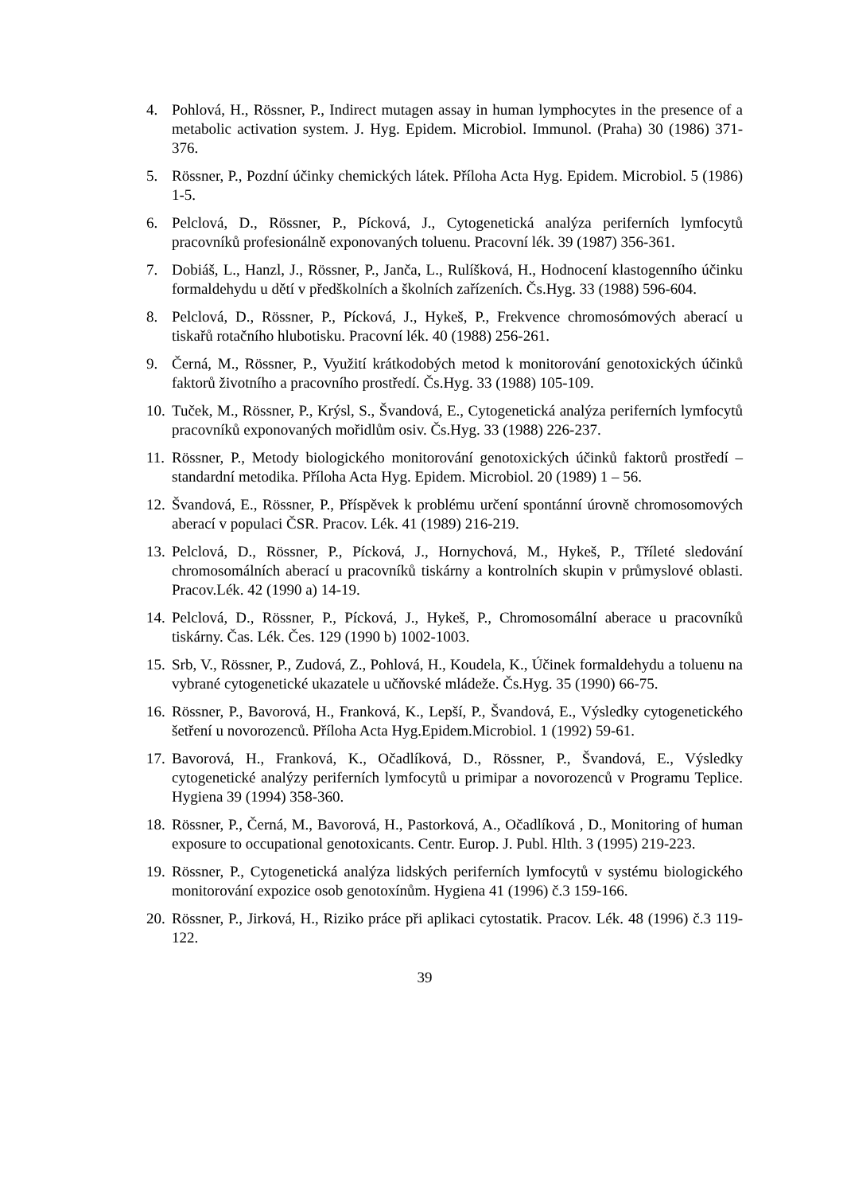4. Pohlová, H., Rössner, P., Indirect mutagen assay in human lymphocytes in the presence of a metabolic activation system. J. Hyg. Epidem. Microbiol. Immunol. (Praha) 30 (1986) 371-376.
5. Rössner, P., Pozdní účinky chemických látek. Příloha Acta Hyg. Epidem. Microbiol. 5 (1986) 1-5.
6. Pelclová, D., Rössner, P., Pícková, J., Cytogenetická analýza periferních lymfocytů pracovníků profesionálně exponovaných toluenu. Pracovní lék. 39 (1987) 356-361.
7. Dobiáš, L., Hanzl, J., Rössner, P., Janča, L., Rulíšková, H., Hodnocení klastogenního účinku formaldehydu u dětí v předškolních a školních zařízeních. Čs.Hyg. 33 (1988) 596-604.
8. Pelclová, D., Rössner, P., Pícková, J., Hykeš, P., Frekvence chromosómových aberací u tiskařů rotačního hlubotisku. Pracovní lék. 40 (1988) 256-261.
9. Černá, M., Rössner, P., Využití krátkodobých metod k monitorování genotoxických účinků faktorů životního a pracovního prostředí. Čs.Hyg. 33 (1988) 105-109.
10.
Tuček, M., Rössner, P., Krýsl, S., Švandová, E., Cytogenetická analýza periferních lymfocytů pracovníků exponovaných mořidlům osiv. Čs.Hyg. 33 (1988) 226-237.
11.
Rössner, P., Metody biologického monitorování genotoxických účinků faktorů prostředí – standardní metodika. Příloha Acta Hyg. Epidem. Microbiol. 20 (1989) 1 – 56.
12.
Švandová, E., Rössner, P., Příspěvek k problému určení spontánní úrovně chromosomových aberací v populaci ČSR. Pracov. Lék. 41 (1989) 216-219.
13.
Pelclová, D., Rössner, P., Pícková, J., Hornychová, M., Hykeš, P., Tříleté sledování chromosomálních aberací u pracovníků tiskárny a kontrolních skupin v průmyslové oblasti. Pracov.Lék. 42 (1990 a) 14-19.
14.
Pelclová, D., Rössner, P., Pícková, J., Hykeš, P., Chromosomální aberace u pracovníků tiskárny. Čas. Lék. Čes. 129 (1990 b) 1002-1003.
15.
Srb, V., Rössner, P., Zudová, Z., Pohlová, H., Koudela, K., Účinek formaldehydu a toluenu na vybrané cytogenetické ukazatele u učňovské mládeže. Čs.Hyg. 35 (1990) 66-75.
16.
Rössner, P., Bavorová, H., Franková, K., Lepší, P., Švandová, E., Výsledky cytogenetického šetření u novorozenců. Příloha Acta Hyg.Epidem.Microbiol. 1 (1992) 59-61.
17.
Bavorová, H., Franková, K., Očadlíková, D., Rössner, P., Švandová, E., Výsledky cytogenetické analýzy periferních lymfocytů u primipar a novorozenců v Programu Teplice. Hygiena 39 (1994) 358-360.
18.
Rössner, P., Černá, M., Bavorová, H., Pastorková, A., Očadlíková , D., Monitoring of human exposure to occupational genotoxicants. Centr. Europ. J. Publ. Hlth. 3 (1995) 219-223.
19.
Rössner, P., Cytogenetická analýza lidských periferních lymfocytů v systému biologického monitorování expozice osob genotoxínům. Hygiena 41 (1996) č.3 159-166.
20.
Rössner, P., Jirková, H., Riziko práce při aplikaci cytostatik. Pracov. Lék. 48 (1996) č.3 119-122.
39